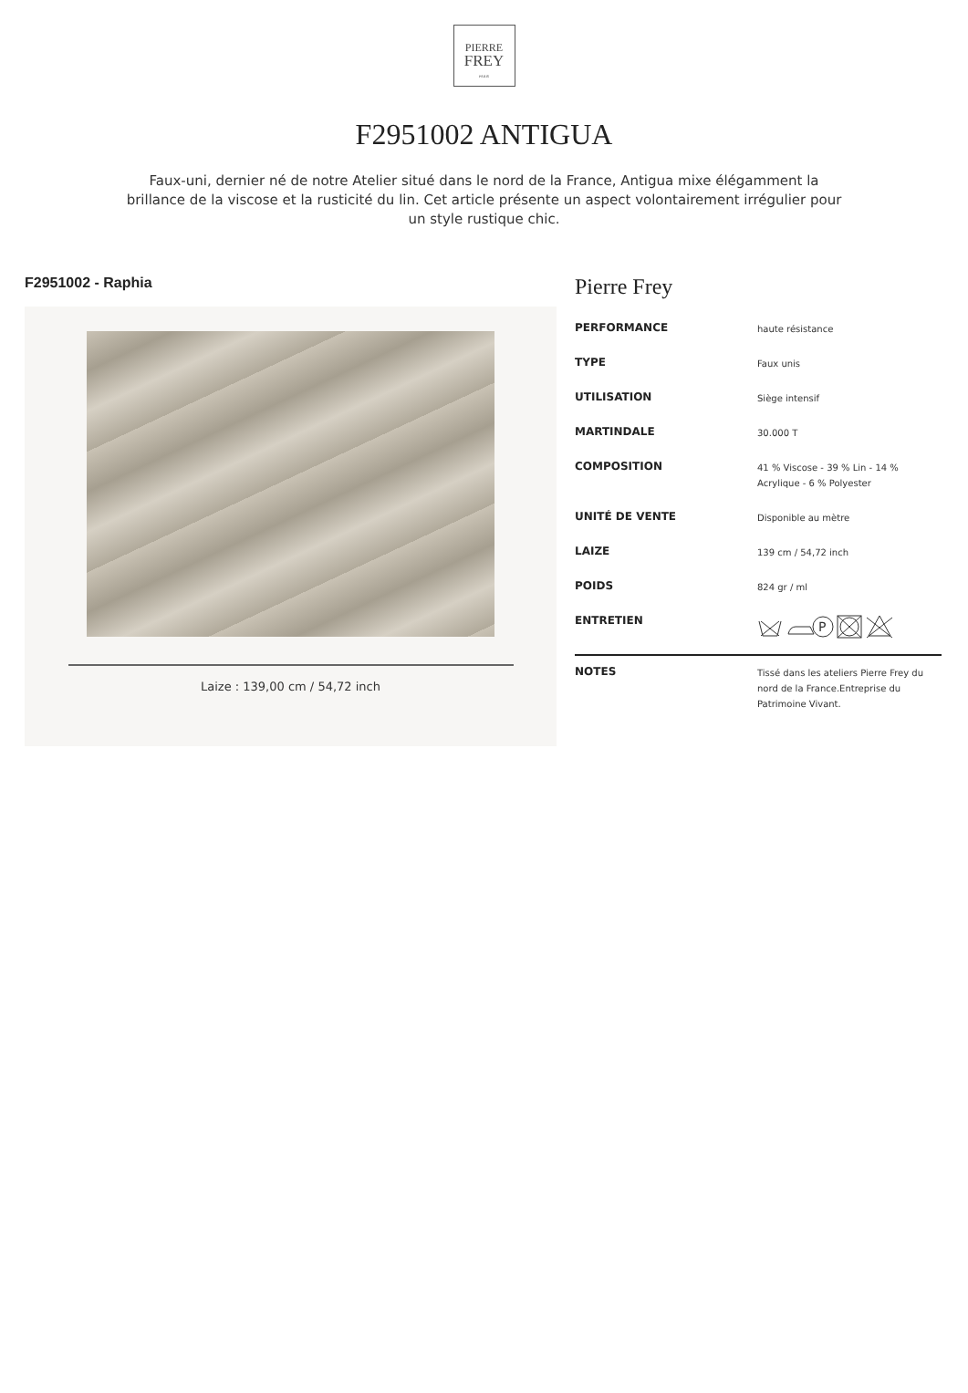PIERRE
FREY
PARIS
F2951002 ANTIGUA
Faux-uni, dernier né de notre Atelier situé dans le nord de la France, Antigua mixe élégamment la brillance de la viscose et la rusticité du lin. Cet article présente un aspect volontairement irrégulier pour un style rustique chic.
F2951002 - Raphia
Laize : 139,00 cm / 54,72 inch
Pierre Frey
| PERFORMANCE | haute résistance |
| TYPE | Faux unis |
| UTILISATION | Siège intensif |
| MARTINDALE | 30.000 T |
| COMPOSITION | 41 % Viscose - 39 % Lin - 14 % Acrylique - 6 % Polyester |
| UNITÉ DE VENTE | Disponible au mètre |
| LAIZE | 139 cm / 54,72 inch |
| POIDS | 824 gr / ml |
| ENTRETIEN | P |
| NOTES | Tissé dans les ateliers Pierre Frey du nord de la France.Entreprise du Patrimoine Vivant. |